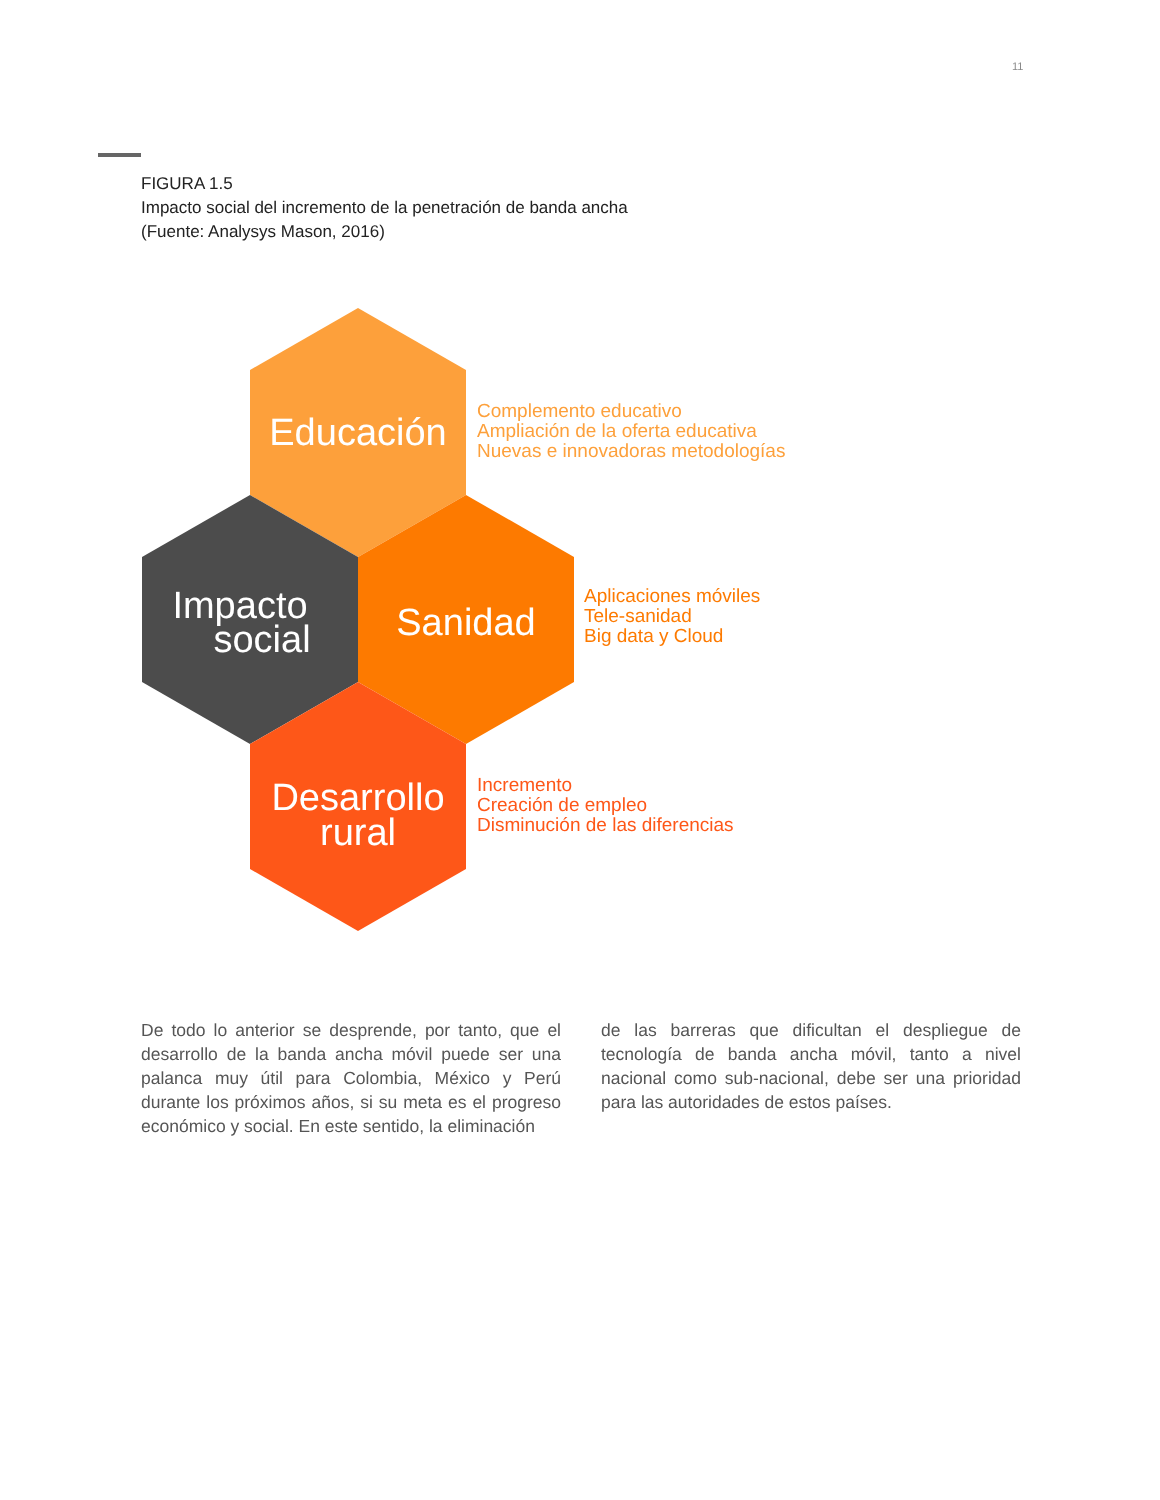11
FIGURA 1.5
Impacto social del incremento de la penetración de banda ancha
(Fuente: Analysys Mason, 2016)
Educación
Impacto
social
Sanidad
Desarrollo
rural
Complemento educativo
Ampliación de la oferta educativa
Nuevas e innovadoras metodologías
Aplicaciones móviles
Tele-sanidad
Big data y Cloud
Incremento
Creación de empleo
Disminución de las diferencias
De todo lo anterior se desprende, por tanto, que el desarrollo de la banda ancha móvil puede ser una palanca muy útil para Colombia, México y Perú durante los próximos años, si su meta es el progreso económico y social. En este sentido, la eliminación
de las barreras que dificultan el despliegue de tecnología de banda ancha móvil, tanto a nivel nacional como sub-nacional, debe ser una prioridad para las autoridades de estos países.